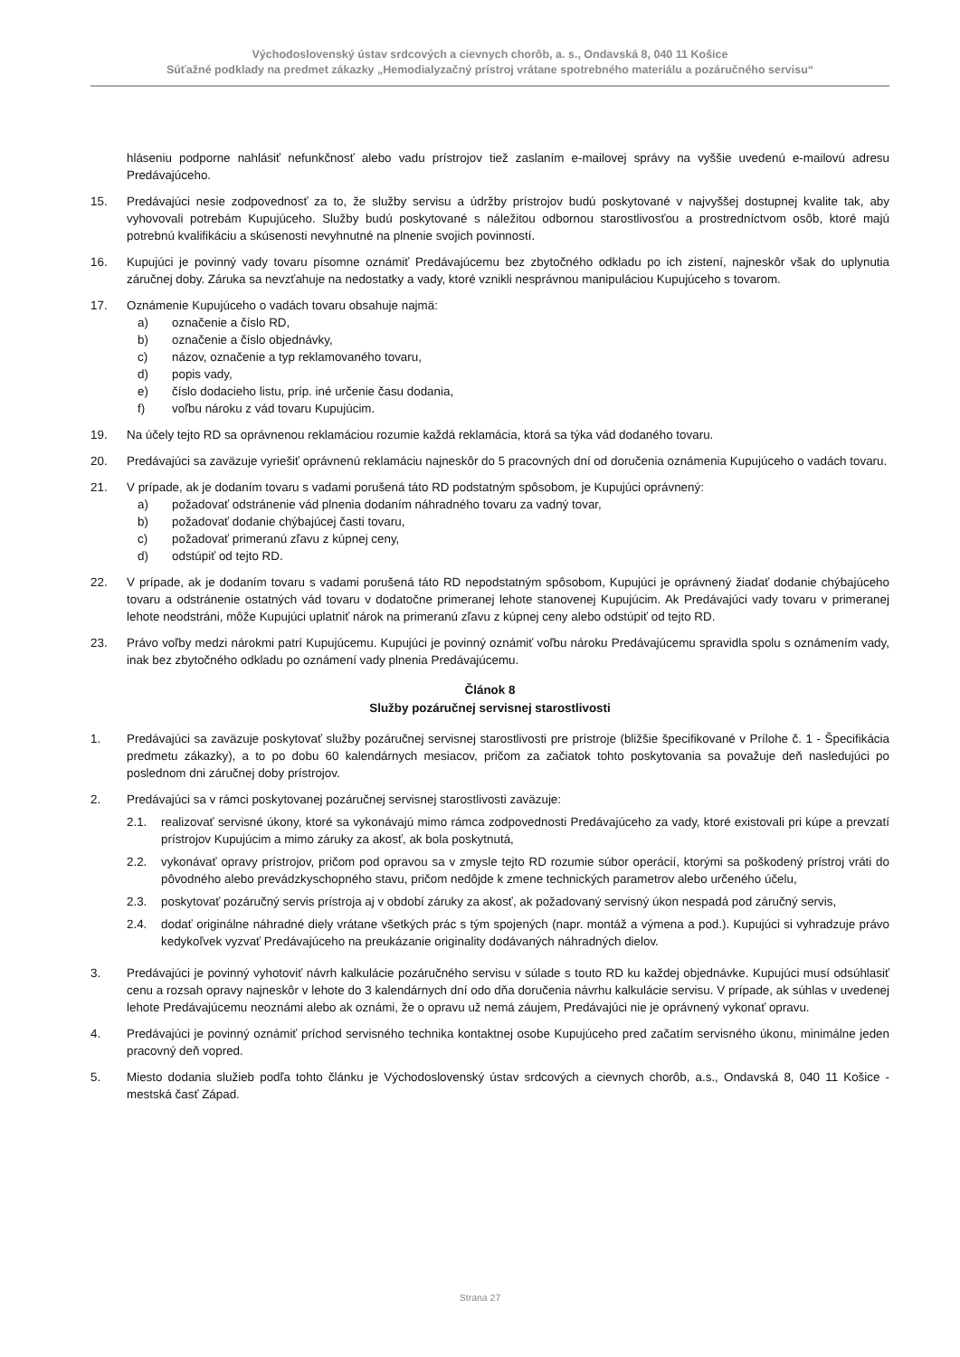Východoslovenský ústav srdcových a cievnych chorôb, a. s., Ondavská 8, 040 11 Košice
Súťažné podklady na predmet zákazky „Hemodialyzačný prístroj vrátane spotrebného materiálu a pozáručného servisu“
hláseniu podporne nahlásiť nefunkčnosť alebo vadu prístrojov tiež zaslaním e-mailovej správy na vyššie uvedenú e-mailovú adresu Predávajúceho.
15. Predávajúci nesie zodpovednosť za to, že služby servisu a údržby prístrojov budú poskytované v najvyššej dostupnej kvalite tak, aby vyhovovali potrebám Kupujúceho. Služby budú poskytované s náležitou odbornou starostlivosťou a prostredníctvom osôb, ktoré majú potrebnú kvalifikáciu a skúsenosti nevyhnutné na plnenie svojich povinností.
16. Kupujúci je povinný vady tovaru písomne oznámiť Predávajúcemu bez zbytočného odkladu po ich zistení, najneskôr však do uplynutia záručnej doby. Záruka sa nevzťahuje na nedostatky a vady, ktoré vznikli nesprávnou manipuláciou Kupujúceho s tovarom.
17. Oznámenie Kupujúceho o vadách tovaru obsahuje najmä:
a) označenie a číslo RD,
b) označenie a číslo objednávky,
c) názov, označenie a typ reklamovaného tovaru,
d) popis vady,
e) číslo dodacieho listu, príp. iné určenie času dodania,
f) voľbu nároku z vád tovaru Kupujúcim.
19. Na účely tejto RD sa oprávnenou reklamáciou rozumie každá reklamácia, ktorá sa týka vád dodaného tovaru.
20. Predávajúci sa zaväzuje vyriešiť oprávnenú reklamáciu najneskôr do 5 pracovných dní od doručenia oznámenia Kupujúceho o vadách tovaru.
21. V prípade, ak je dodaním tovaru s vadami porušená táto RD podstatným spôsobom, je Kupujúci oprávnený:
a) požadovať odstránenie vád plnenia dodaním náhradného tovaru za vadný tovar,
b) požadovať dodanie chýbajúcej časti tovaru,
c) požadovať primeranú zľavu z kúpnej ceny,
d) odstúpiť od tejto RD.
22. V prípade, ak je dodaním tovaru s vadami porušená táto RD nepodstatným spôsobom, Kupujúci je oprávnený žiadať dodanie chýbajúceho tovaru a odstránenie ostatných vád tovaru v dodatočne primeranej lehote stanovenej Kupujúcim. Ak Predávajúci vady tovaru v primeranej lehote neodstráni, môže Kupujúci uplatniť nárok na primeranú zľavu z kúpnej ceny alebo odstúpiť od tejto RD.
23. Právo voľby medzi nárokmi patrí Kupujúcemu. Kupujúci je povinný oznámiť voľbu nároku Predávajúcemu spravidla spolu s oznámením vady, inak bez zbytočného odkladu po oznámení vady plnenia Predávajúcemu.
Článok 8
Služby pozáručnej servisnej starostlivosti
1. Predávajúci sa zaväzuje poskytovať služby pozáručnej servisnej starostlivosti pre prístroje (bližšie špecifikované v Prílohe č. 1 - Špecifikácia predmetu zákazky), a to po dobu 60 kalendárnych mesiacov, pričom za začiatok tohto poskytovania sa považuje deň nasledujúci po poslednom dni záručnej doby prístrojov.
2. Predávajúci sa v rámci poskytovanej pozáručnej servisnej starostlivosti zaväzuje:
2.1. realizovať servisné úkony, ktoré sa vykonávajú mimo rámca zodpovednosti Predávajúceho za vady, ktoré existovali pri kúpe a prevzatí prístrojov Kupujúcim a mimo záruky za akosť, ak bola poskytnutá,
2.2. vykonávať opravy prístrojov, pričom pod opravou sa v zmysle tejto RD rozumie súbor operácií, ktorými sa poškodený prístroj vráti do pôvodného alebo prevádzkyschopného stavu, pričom nedôjde k zmene technických parametrov alebo určeného účelu,
2.3. poskytovať pozáručný servis prístroja aj v období záruky za akosť, ak požadovaný servisný úkon nespadá pod záručný servis,
2.4. dodať originálne náhradné diely vrátane všetkých prác s tým spojených (napr. montáž a výmena a pod.). Kupujúci si vyhradzuje právo kedykoľvek vyzvať Predávajúceho na preukázanie originality dodávaných náhradných dielov.
3. Predávajúci je povinný vyhotoviť návrh kalkulácie pozáručného servisu v súlade s touto RD ku každej objednávke. Kupujúci musí odsúhlasiť cenu a rozsah opravy najneskôr v lehote do 3 kalendárnych dní odo dňa doručenia návrhu kalkulácie servisu. V prípade, ak súhlas v uvedenej lehote Predávajúcemu neoznámi alebo ak oznámi, že o opravu už nemá záujem, Predávajúci nie je oprávnený vykonať opravu.
4. Predávajúci je povinný oznámiť príchod servisného technika kontaktnej osobe Kupujúceho pred začatím servisného úkonu, minimálne jeden pracovný deň vopred.
5. Miesto dodania služieb podľa tohto článku je Východoslovenský ústav srdcových a cievnych chorôb, a.s., Ondavská 8, 040 11 Košice - mestská časť Západ.
Strana 27